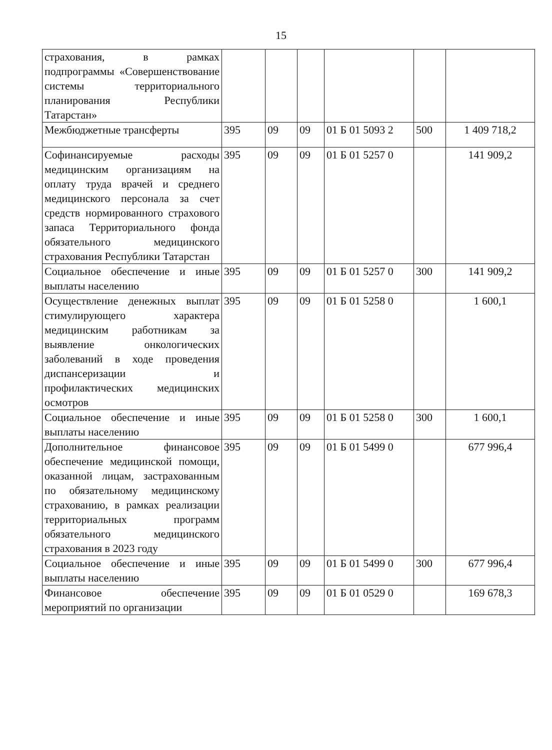15
| страхования, в рамках подпрограммы «Совершенствование системы территориального планирования Республики Татарстан» | | | | | | |
| Межбюджетные трансферты | 395 | 09 | 09 | 01 Б 01 5093 2 | 500 | 1 409 718,2 |
| Софинансируемые расходы медицинским организациям на оплату труда врачей и среднего медицинского персонала за счет средств нормированного страхового запаса Территориального фонда обязательного медицинского страхования Республики Татарстан | 395 | 09 | 09 | 01 Б 01 5257 0 | | 141 909,2 |
| Социальное обеспечение и иные выплаты населению | 395 | 09 | 09 | 01 Б 01 5257 0 | 300 | 141 909,2 |
| Осуществление денежных выплат стимулирующего характера медицинским работникам за выявление онкологических заболеваний в ходе проведения диспансеризации и профилактических медицинских осмотров | 395 | 09 | 09 | 01 Б 01 5258 0 | | 1 600,1 |
| Социальное обеспечение и иные выплаты населению | 395 | 09 | 09 | 01 Б 01 5258 0 | 300 | 1 600,1 |
| Дополнительное финансовое обеспечение медицинской помощи, оказанной лицам, застрахованным по обязательному медицинскому страхованию, в рамках реализации территориальных программ обязательного медицинского страхования в 2023 году | 395 | 09 | 09 | 01 Б 01 5499 0 | | 677 996,4 |
| Социальное обеспечение и иные выплаты населению | 395 | 09 | 09 | 01 Б 01 5499 0 | 300 | 677 996,4 |
| Финансовое обеспечение мероприятий по организации | 395 | 09 | 09 | 01 Б 01 0529 0 | | 169 678,3 |